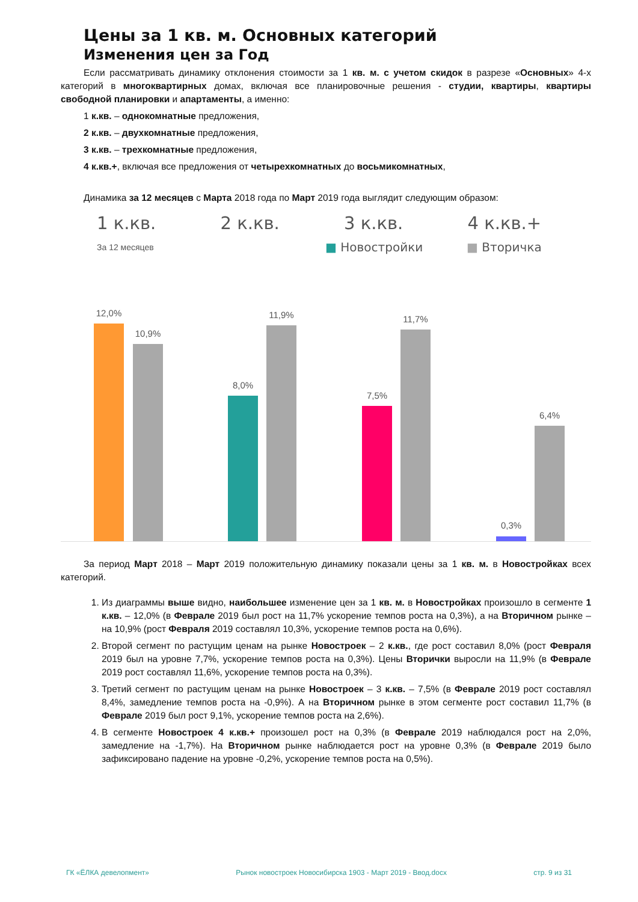Цены за 1 кв. м. Основных категорий
Изменения цен за Год
Если рассматривать динамику отклонения стоимости за 1 кв. м. с учетом скидок в разрезе «Основных» 4-х категорий в многоквартирных домах, включая все планировочные решения - студии, квартиры, квартиры свободной планировки и апартаменты, а именно:
1 к.кв. – однокомнатные предложения,
2 к.кв. – двухкомнатные предложения,
3 к.кв. – трехкомнатные предложения,
4 к.кв.+, включая все предложения от четырехкомнатных до восьмикомнатных,
Динамика за 12 месяцев с Марта 2018 года по Март 2019 года выглядит следующим образом:
1 к.кв. 2 к.кв. 3 к.кв. 4 к.кв.+
За 12 месяцев ■ Новостройки ■ Вторичка
12,0%
10,9%
8,0%
11,9%
7,5%
11,7%
0,3%
6,4%
За период Март 2018 – Март 2019 положительную динамику показали цены за 1 кв. м. в Новостройках всех категорий.
1. Из диаграммы выше видно, наибольшее изменение цен за 1 кв. м. в Новостройках произошло в сегменте 1 к.кв. – 12,0% (в Феврале 2019 был рост на 11,7% ускорение темпов роста на 0,3%), а на Вторичном рынке – на 10,9% (рост Февраля 2019 составлял 10,3%, ускорение темпов роста на 0,6%).
2. Второй сегмент по растущим ценам на рынке Новостроек – 2 к.кв., где рост составил 8,0% (рост Февраля 2019 был на уровне 7,7%, ускорение темпов роста на 0,3%). Цены Вторички выросли на 11,9% (в Феврале 2019 рост составлял 11,6%, ускорение темпов роста на 0,3%).
3. Третий сегмент по растущим ценам на рынке Новостроек – 3 к.кв. – 7,5% (в Феврале 2019 рост составлял 8,4%, замедление темпов роста на -0,9%). А на Вторичном рынке в этом сегменте рост составил 11,7% (в Феврале 2019 был рост 9,1%, ускорение темпов роста на 2,6%).
4. В сегменте Новостроек 4 к.кв.+ произошел рост на 0,3% (в Феврале 2019 наблюдался рост на 2,0%, замедление на -1,7%). На Вторичном рынке наблюдается рост на уровне 0,3% (в Феврале 2019 было зафиксировано падение на уровне -0,2%, ускорение темпов роста на 0,5%).
ГК «ЁЛКА девелопмент» Рынок новостроек Новосибирска 1903 - Март 2019 - Ввод.docx стр. 9 из 31